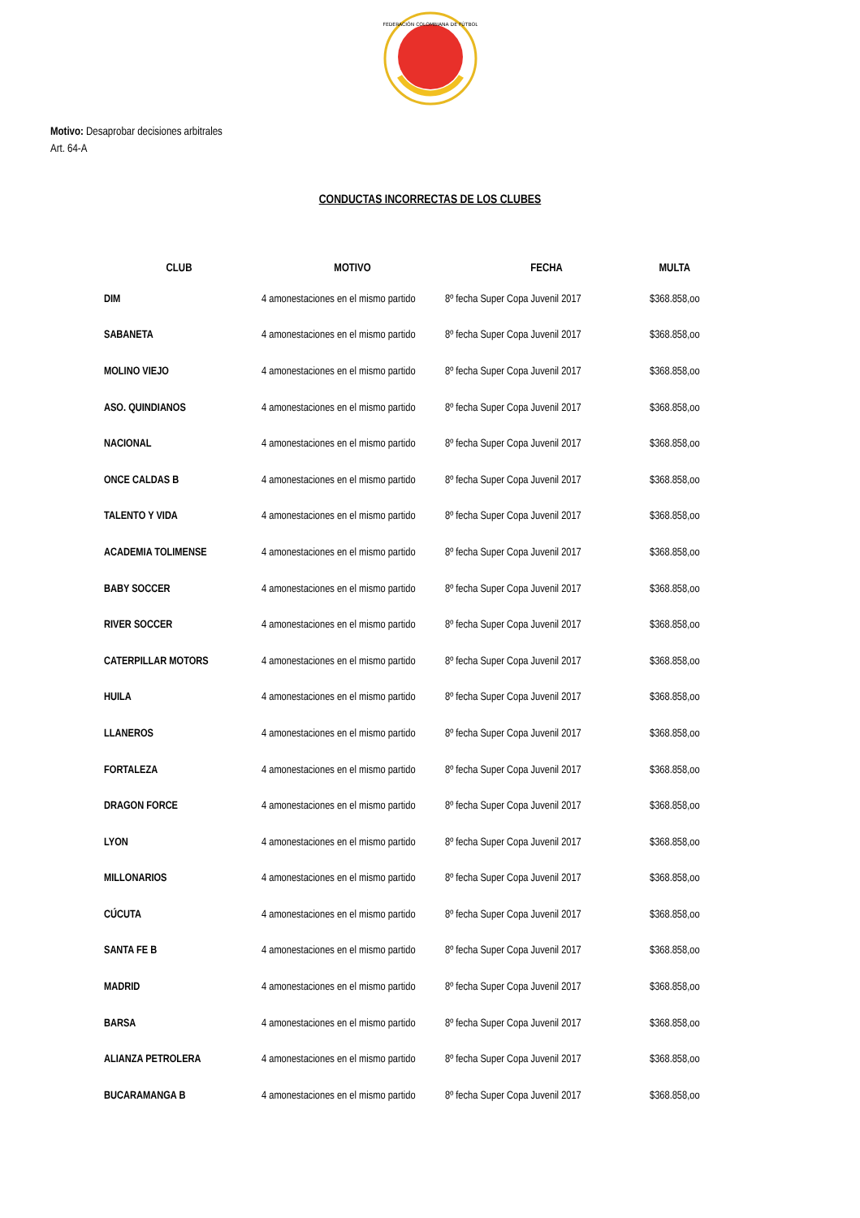FEDERACIÓN COLOMBIANA DE FÚTBOL
Motivo: Desaprobar decisiones arbitrales
Art. 64-A
CONDUCTAS INCORRECTAS DE LOS CLUBES
| CLUB | MOTIVO | FECHA | MULTA |
| --- | --- | --- | --- |
| DIM | 4 amonestaciones en el mismo partido | 8º fecha Super Copa Juvenil 2017 | $368.858,oo |
| SABANETA | 4 amonestaciones en el mismo partido | 8º fecha Super Copa Juvenil 2017 | $368.858,oo |
| MOLINO VIEJO | 4 amonestaciones en el mismo partido | 8º fecha Super Copa Juvenil 2017 | $368.858,oo |
| ASO. QUINDIANOS | 4 amonestaciones en el mismo partido | 8º fecha Super Copa Juvenil 2017 | $368.858,oo |
| NACIONAL | 4 amonestaciones en el mismo partido | 8º fecha Super Copa Juvenil 2017 | $368.858,oo |
| ONCE CALDAS B | 4 amonestaciones en el mismo partido | 8º fecha Super Copa Juvenil 2017 | $368.858,oo |
| TALENTO Y VIDA | 4 amonestaciones en el mismo partido | 8º fecha Super Copa Juvenil 2017 | $368.858,oo |
| ACADEMIA TOLIMENSE | 4 amonestaciones en el mismo partido | 8º fecha Super Copa Juvenil 2017 | $368.858,oo |
| BABY SOCCER | 4 amonestaciones en el mismo partido | 8º fecha Super Copa Juvenil 2017 | $368.858,oo |
| RIVER SOCCER | 4 amonestaciones en el mismo partido | 8º fecha Super Copa Juvenil 2017 | $368.858,oo |
| CATERPILLAR MOTORS | 4 amonestaciones en el mismo partido | 8º fecha Super Copa Juvenil 2017 | $368.858,oo |
| HUILA | 4 amonestaciones en el mismo partido | 8º fecha Super Copa Juvenil 2017 | $368.858,oo |
| LLANEROS | 4 amonestaciones en el mismo partido | 8º fecha Super Copa Juvenil 2017 | $368.858,oo |
| FORTALEZA | 4 amonestaciones en el mismo partido | 8º fecha Super Copa Juvenil 2017 | $368.858,oo |
| DRAGON FORCE | 4 amonestaciones en el mismo partido | 8º fecha Super Copa Juvenil 2017 | $368.858,oo |
| LYON | 4 amonestaciones en el mismo partido | 8º fecha Super Copa Juvenil 2017 | $368.858,oo |
| MILLONARIOS | 4 amonestaciones en el mismo partido | 8º fecha Super Copa Juvenil 2017 | $368.858,oo |
| CÚCUTA | 4 amonestaciones en el mismo partido | 8º fecha Super Copa Juvenil 2017 | $368.858,oo |
| SANTA FE B | 4 amonestaciones en el mismo partido | 8º fecha Super Copa Juvenil 2017 | $368.858,oo |
| MADRID | 4 amonestaciones en el mismo partido | 8º fecha Super Copa Juvenil 2017 | $368.858,oo |
| BARSA | 4 amonestaciones en el mismo partido | 8º fecha Super Copa Juvenil 2017 | $368.858,oo |
| ALIANZA PETROLERA | 4 amonestaciones en el mismo partido | 8º fecha Super Copa Juvenil 2017 | $368.858,oo |
| BUCARAMANGA B | 4 amonestaciones en el mismo partido | 8º fecha Super Copa Juvenil 2017 | $368.858,oo |